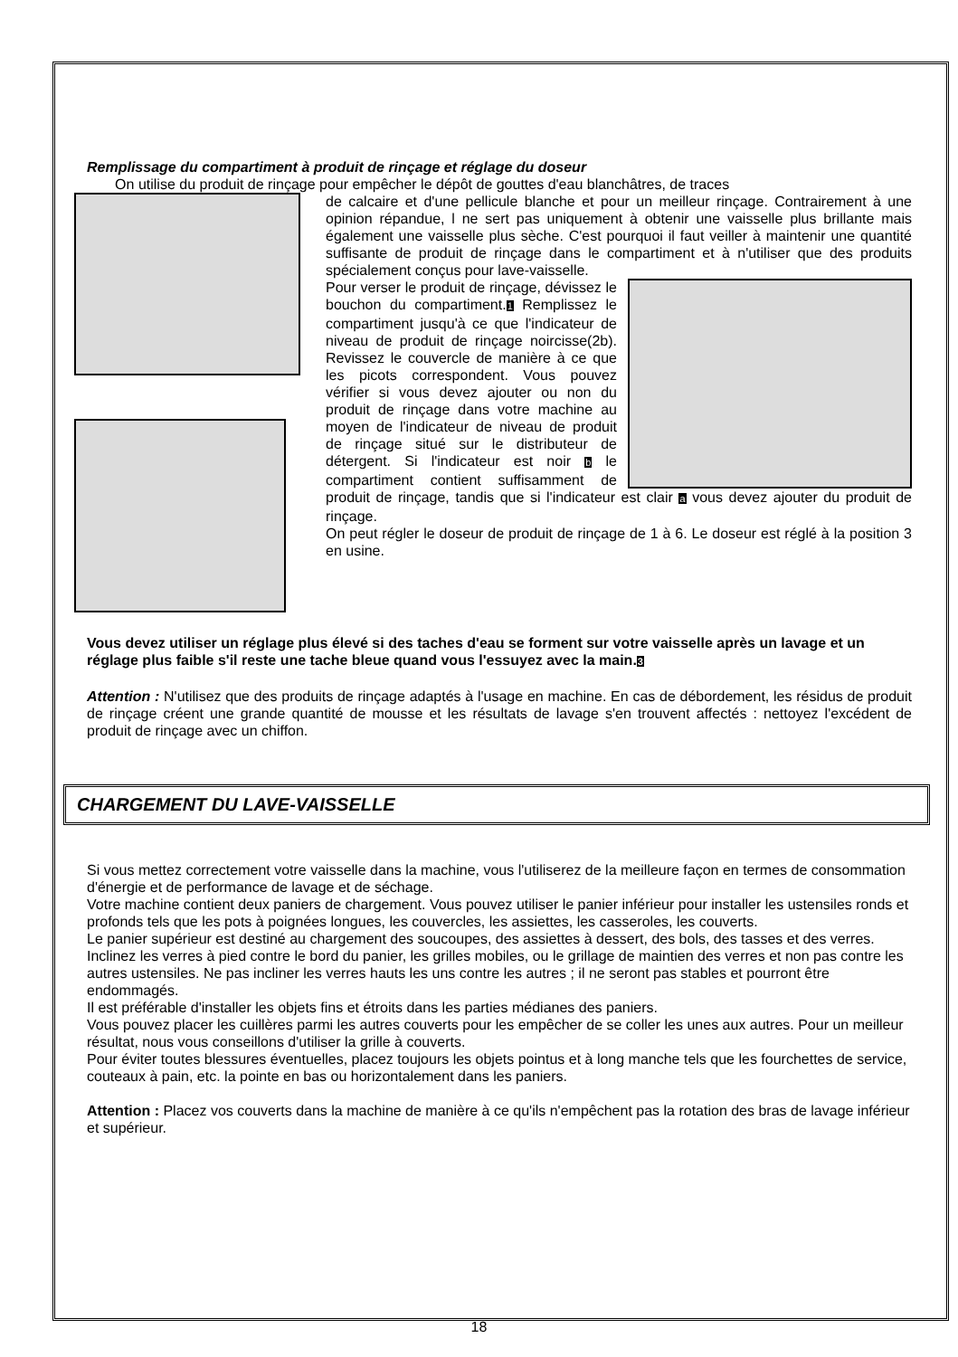Remplissage du compartiment à produit de rinçage et réglage du doseur
On utilise du produit de rinçage pour empêcher le dépôt de gouttes d'eau blanchâtres, de traces
de calcaire et d'une pellicule blanche et pour un meilleur rinçage. Contrairement à une opinion répandue, l ne sert pas uniquement à obtenir une vaisselle plus brillante mais également une vaisselle plus sèche. C'est pourquoi il faut veiller à maintenir une quantité suffisante de produit de rinçage dans le compartiment et à n'utiliser que des produits spécialement conçus pour lave-vaisselle.
Pour verser le produit de rinçage, dévissez le bouchon du compartiment.1 Remplissez le compartiment jusqu'à ce que l'indicateur de niveau de produit de rinçage noircisse(2b). Revissez le couvercle de manière à ce que les picots correspondent. Vous pouvez vérifier si vous devez ajouter ou non du produit de rinçage dans votre machine au moyen de l'indicateur de niveau de produit de rinçage situé sur le distributeur de détergent. Si l'indicateur est noir b le compartiment contient suffisamment de produit de rinçage, tandis que si l'indicateur est clair a vous devez ajouter du produit de rinçage.
On peut régler le doseur de produit de rinçage de 1 à 6. Le doseur est réglé à la position 3 en usine.
Vous devez utiliser un réglage plus élevé si des taches d'eau se forment sur votre vaisselle après un lavage et un réglage plus faible s'il reste une tache bleue quand vous l'essuyez avec la main.3
Attention : N'utilisez que des produits de rinçage adaptés à l'usage en machine. En cas de débordement, les résidus de produit de rinçage créent une grande quantité de mousse et les résultats de lavage s'en trouvent affectés : nettoyez l'excédent de produit de rinçage avec un chiffon.
CHARGEMENT DU LAVE-VAISSELLE
Si vous mettez correctement votre vaisselle dans la machine, vous l'utiliserez de la meilleure façon en termes de consommation d'énergie et de performance de lavage et de séchage.
Votre machine contient deux paniers de chargement. Vous pouvez utiliser le panier inférieur pour installer les ustensiles ronds et profonds tels que les pots à poignées longues, les couvercles, les assiettes, les casseroles, les couverts.
Le panier supérieur est destiné au chargement des soucoupes, des assiettes à dessert, des bols, des tasses et des verres. Inclinez les verres à pied contre le bord du panier, les grilles mobiles, ou le grillage de maintien des verres et non pas contre les autres ustensiles. Ne pas incliner les verres hauts les uns contre les autres ; il ne seront pas stables et pourront être endommagés.
Il est préférable d'installer les objets fins et étroits dans les parties médianes des paniers.
Vous pouvez placer les cuillères parmi les autres couverts pour les empêcher de se coller les unes aux autres. Pour un meilleur résultat, nous vous conseillons d'utiliser la grille à couverts.
Pour éviter toutes blessures éventuelles, placez toujours les objets pointus et à long manche tels que les fourchettes de service, couteaux à pain, etc. la pointe en bas ou horizontalement dans les paniers.
Attention : Placez vos couverts dans la machine de manière à ce qu'ils n'empêchent pas la rotation des bras de lavage inférieur et supérieur.
18